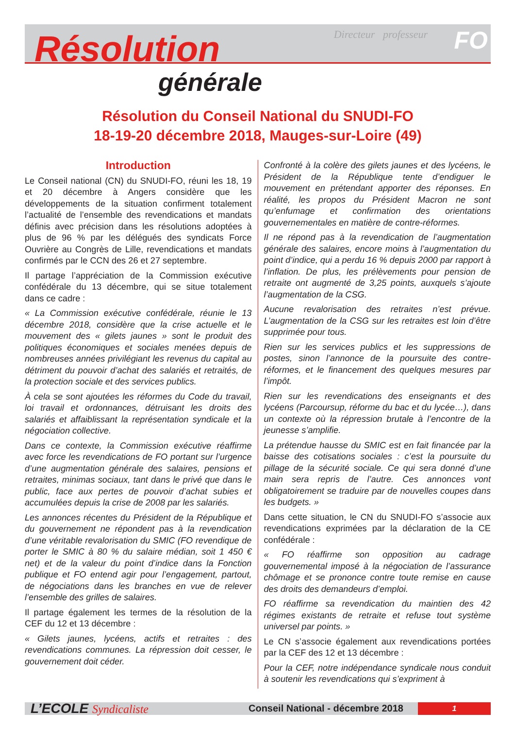Directeur professeur FO
Résolution
générale
Résolution du Conseil National du SNUDI-FO
18-19-20 décembre 2018, Mauges-sur-Loire (49)
Introduction
Le Conseil national (CN) du SNUDI-FO, réuni les 18, 19 et 20 décembre à Angers considère que les développements de la situation confirment totalement l’actualité de l’ensemble des revendications et mandats définis avec précision dans les résolutions adoptées à plus de 96 % par les délégués des syndicats Force Ouvrière au Congrès de Lille, revendications et mandats confirmés par le CCN des 26 et 27 septembre.
Il partage l’appréciation de la Commission exécutive confédérale du 13 décembre, qui se situe totalement dans ce cadre :
« La Commission exécutive confédérale, réunie le 13 décembre 2018, considère que la crise actuelle et le mouvement des « gilets jaunes » sont le produit des politiques économiques et sociales menées depuis de nombreuses années privilégiant les revenus du capital au détriment du pouvoir d’achat des salariés et retraités, de la protection sociale et des services publics.
À cela se sont ajoutées les réformes du Code du travail, loi travail et ordonnances, détruisant les droits des salariés et affaiblissant la représentation syndicale et la négociation collective.
Dans ce contexte, la Commission exécutive réaffirme avec force les revendications de FO portant sur l’urgence d’une augmentation générale des salaires, pensions et retraites, minimas sociaux, tant dans le privé que dans le public, face aux pertes de pouvoir d’achat subies et accumulées depuis la crise de 2008 par les salariés.
Les annonces récentes du Président de la République et du gouvernement ne répondent pas à la revendication d’une véritable revalorisation du SMIC (FO revendique de porter le SMIC à 80 % du salaire médian, soit 1 450 € net) et de la valeur du point d’indice dans la Fonction publique et FO entend agir pour l’engagement, partout, de négociations dans les branches en vue de relever l’ensemble des grilles de salaires.
Il partage également les termes de la résolution de la CEF du 12 et 13 décembre :
« Gilets jaunes, lycéens, actifs et retraites : des revendications communes. La répression doit cesser, le gouvernement doit céder.
Confronté à la colère des gilets jaunes et des lycéens, le Président de la République tente d’endiguer le mouvement en prétendant apporter des réponses. En réalité, les propos du Président Macron ne sont qu’enfumage et confirmation des orientations gouvernementales en matière de contre-réformes.
Il ne répond pas à la revendication de l’augmentation générale des salaires, encore moins à l’augmentation du point d’indice, qui a perdu 16 % depuis 2000 par rapport à l’inflation. De plus, les prélèvements pour pension de retraite ont augmenté de 3,25 points, auxquels s’ajoute l’augmentation de la CSG.
Aucune revalorisation des retraites n’est prévue. L’augmentation de la CSG sur les retraites est loin d’être supprimée pour tous.
Rien sur les services publics et les suppressions de postes, sinon l’annonce de la poursuite des contre-réformes, et le financement des quelques mesures par l’impôt.
Rien sur les revendications des enseignants et des lycéens (Parcoursup, réforme du bac et du lycée…), dans un contexte où la répression brutale à l’encontre de la jeunesse s’amplifie.
La prétendue hausse du SMIC est en fait financée par la baisse des cotisations sociales : c’est la poursuite du pillage de la sécurité sociale. Ce qui sera donné d’une main sera repris de l’autre. Ces annonces vont obligatoirement se traduire par de nouvelles coupes dans les budgets. »
Dans cette situation, le CN du SNUDI-FO s’associe aux revendications exprimées par la déclaration de la CE confédérale :
« FO réaffirme son opposition au cadrage gouvernemental imposé à la négociation de l’assurance chômage et se prononce contre toute remise en cause des droits des demandeurs d’emploi.
FO réaffirme sa revendication du maintien des 42 régimes existants de retraite et refuse tout système universel par points. »
Le CN s’associe également aux revendications portées par la CEF des 12 et 13 décembre :
Pour la CEF, notre indépendance syndicale nous conduit à soutenir les revendications qui s’expriment à
L’ECOLE Syndicaliste
Conseil National - décembre 2018
1